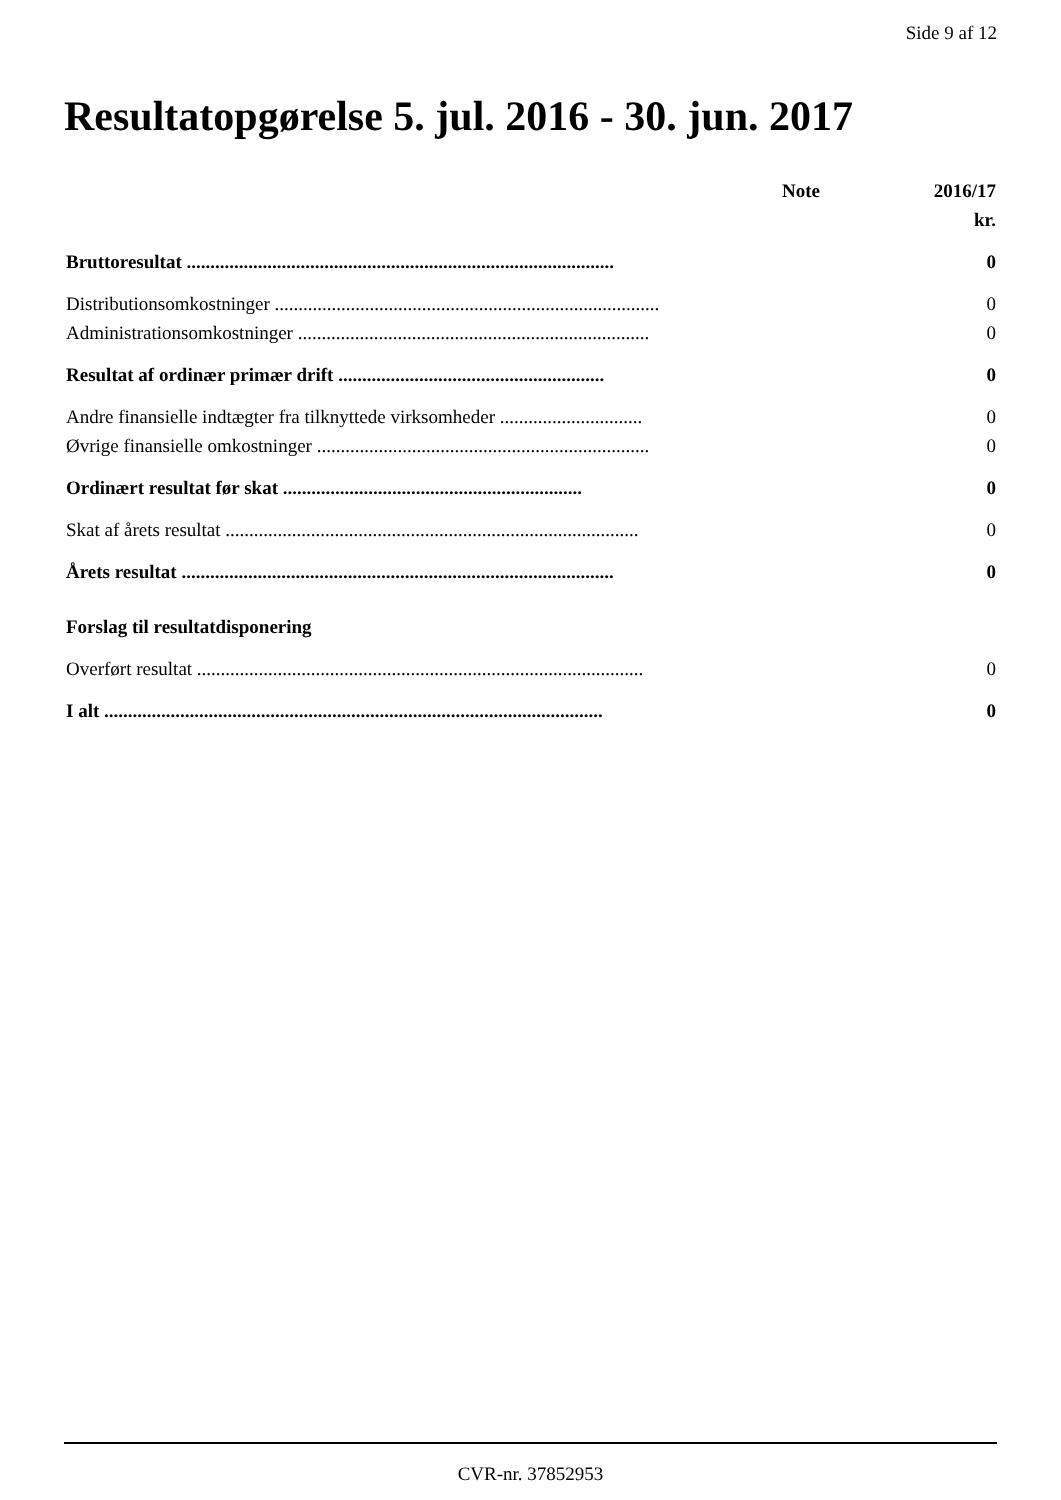Side 9 af 12
Resultatopgørelse 5. jul. 2016 - 30. jun. 2017
| | Note | 2016/17 |
| --- | --- | --- |
| | | kr. |
| Bruttoresultat .......................................................................................... | | 0 |
| Distributionsomkostninger ................................................................................. | | 0 |
| Administrationsomkostninger .......................................................................... | | 0 |
| Resultat af ordinær primær drift ........................................................ | | 0 |
| Andre finansielle indtægter fra tilknyttede virksomheder .............................. | | 0 |
| Øvrige finansielle omkostninger ...................................................................... | | 0 |
| Ordinært resultat før skat ............................................................... | | 0 |
| Skat af årets resultat ....................................................................................... | | 0 |
| Årets resultat ........................................................................................... | | 0 |
| Forslag til resultatdisponering | | |
| Overført resultat .............................................................................................. | | 0 |
| I alt ......................................................................................................... | | 0 |
CVR-nr. 37852953